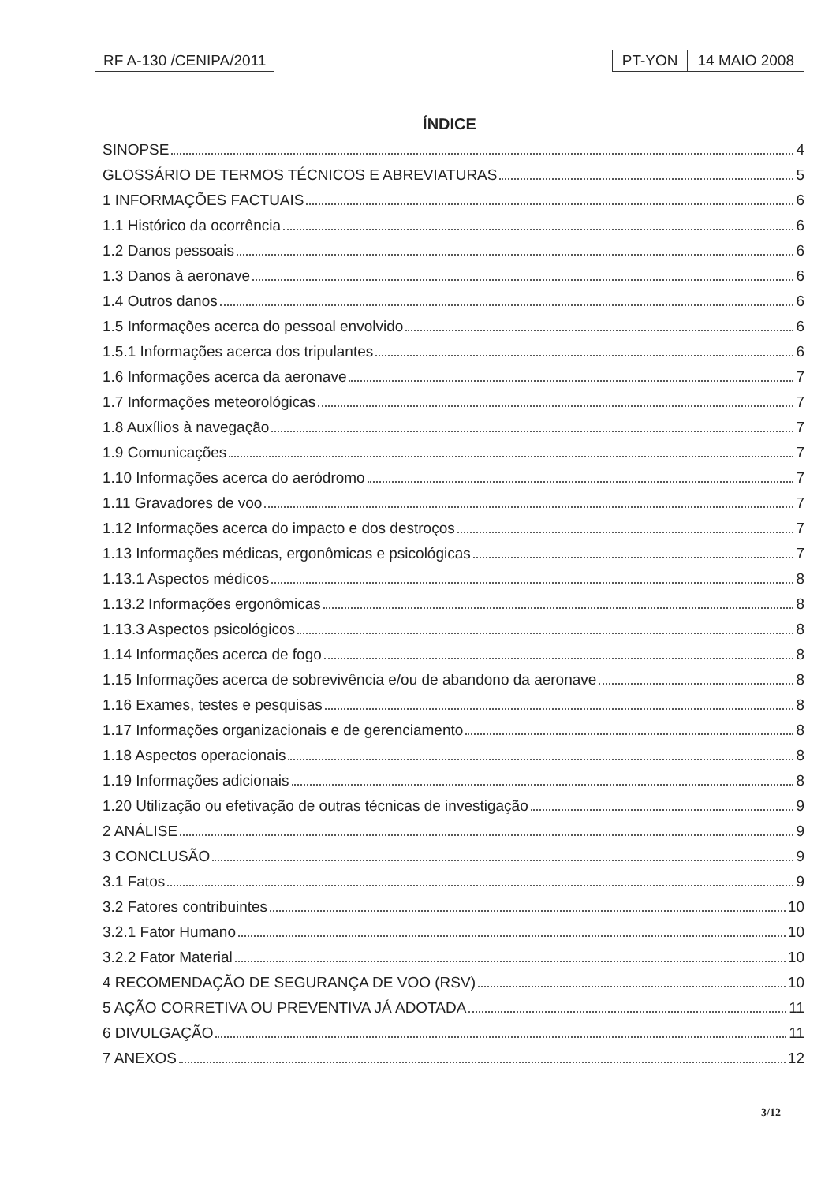RF A-130 /CENIPA/2011 PT-YON 14 MAIO 2008
ÍNDICE
SINOPSE 4
GLOSSÁRIO DE TERMOS TÉCNICOS E ABREVIATURAS 5
1 INFORMAÇÕES FACTUAIS 6
1.1 Histórico da ocorrência 6
1.2 Danos pessoais 6
1.3 Danos à aeronave 6
1.4 Outros danos 6
1.5 Informações acerca do pessoal envolvido 6
1.5.1 Informações acerca dos tripulantes 6
1.6 Informações acerca da aeronave 7
1.7 Informações meteorológicas 7
1.8 Auxílios à navegação 7
1.9 Comunicações 7
1.10 Informações acerca do aeródromo 7
1.11 Gravadores de voo 7
1.12 Informações acerca do impacto e dos destroços 7
1.13 Informações médicas, ergonômicas e psicológicas 7
1.13.1 Aspectos médicos 8
1.13.2 Informações ergonômicas 8
1.13.3 Aspectos psicológicos 8
1.14 Informações acerca de fogo 8
1.15 Informações acerca de sobrevivência e/ou de abandono da aeronave 8
1.16 Exames, testes e pesquisas 8
1.17 Informações organizacionais e de gerenciamento 8
1.18 Aspectos operacionais 8
1.19 Informações adicionais 8
1.20 Utilização ou efetivação de outras técnicas de investigação 9
2 ANÁLISE 9
3 CONCLUSÃO 9
3.1 Fatos 9
3.2 Fatores contribuintes 10
3.2.1 Fator Humano 10
3.2.2 Fator Material 10
4 RECOMENDAÇÃO DE SEGURANÇA DE VOO (RSV) 10
5 AÇÃO CORRETIVA OU PREVENTIVA JÁ ADOTADA 11
6 DIVULGAÇÃO 11
7 ANEXOS 12
3/12